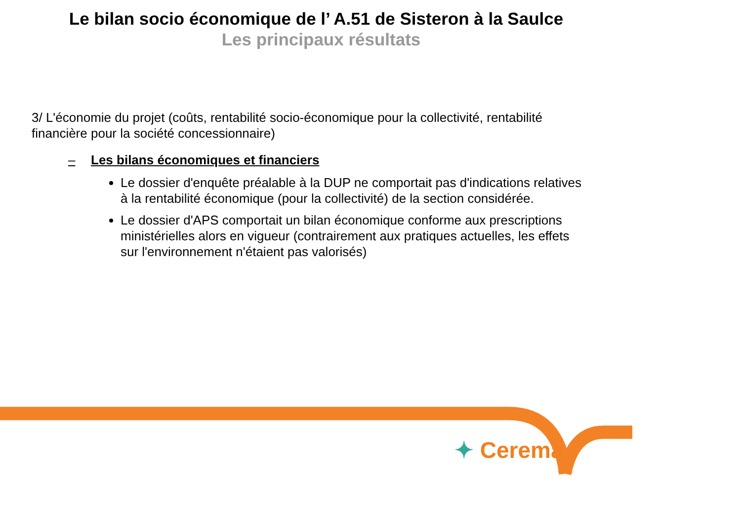Le bilan socio économique de l’ A.51 de Sisteron à la Saulce
Les principaux résultats
3/ L'économie du projet (coûts, rentabilité socio-économique pour la collectivité, rentabilité financière pour la société concessionnaire)
– Les bilans économiques et financiers
Le dossier d'enquête préalable à la DUP ne comportait pas d'indications relatives à la rentabilité économique (pour la collectivité) de la section considérée.
Le dossier d'APS comportait un bilan économique conforme aux prescriptions ministérielles alors en vigueur (contrairement aux pratiques actuelles, les effets sur l'environnement n'étaient pas valorisés)
✦ Cerema